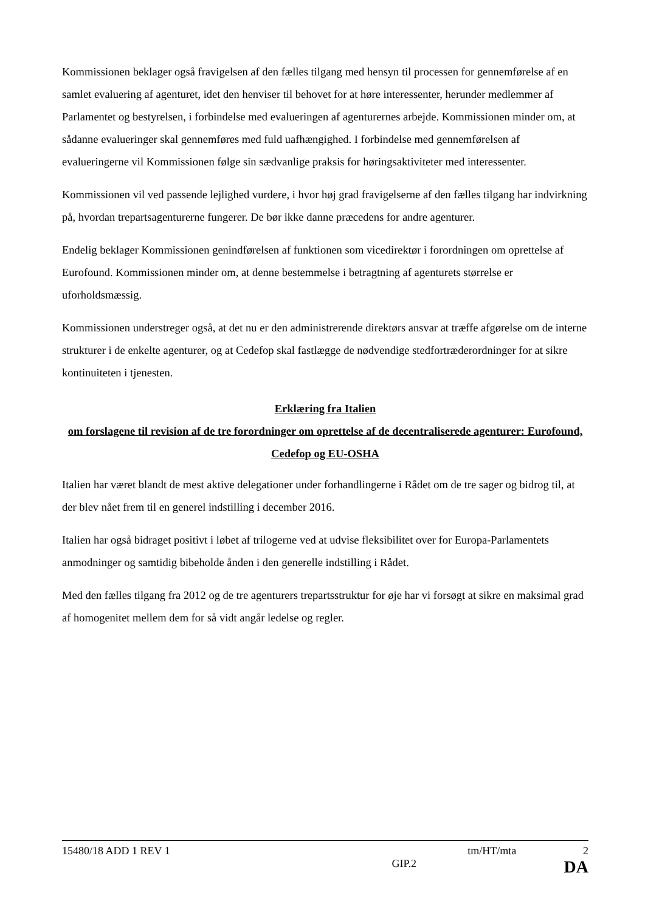Kommissionen beklager også fravigelsen af den fælles tilgang med hensyn til processen for gennemførelse af en samlet evaluering af agenturet, idet den henviser til behovet for at høre interessenter, herunder medlemmer af Parlamentet og bestyrelsen, i forbindelse med evalueringen af agenturernes arbejde. Kommissionen minder om, at sådanne evalueringer skal gennemføres med fuld uafhængighed. I forbindelse med gennemførelsen af evalueringerne vil Kommissionen følge sin sædvanlige praksis for høringsaktiviteter med interessenter.
Kommissionen vil ved passende lejlighed vurdere, i hvor høj grad fravigelserne af den fælles tilgang har indvirkning på, hvordan trepartsagenturerne fungerer. De bør ikke danne præcedens for andre agenturer.
Endelig beklager Kommissionen genindførelsen af funktionen som vicedirektør i forordningen om oprettelse af Eurofound. Kommissionen minder om, at denne bestemmelse i betragtning af agenturets størrelse er uforholdsmæssig.
Kommissionen understreger også, at det nu er den administrerende direktørs ansvar at træffe afgørelse om de interne strukturer i de enkelte agenturer, og at Cedefop skal fastlægge de nødvendige stedfortræderordninger for at sikre kontinuiteten i tjenesten.
Erklæring fra Italien
om forslagene til revision af de tre forordninger om oprettelse af de decentraliserede agenturer: Eurofound, Cedefop og EU-OSHA
Italien har været blandt de mest aktive delegationer under forhandlingerne i Rådet om de tre sager og bidrog til, at der blev nået frem til en generel indstilling i december 2016.
Italien har også bidraget positivt i løbet af trilogerne ved at udvise fleksibilitet over for Europa-Parlamentets anmodninger og samtidig bibeholde ånden i den generelle indstilling i Rådet.
Med den fælles tilgang fra 2012 og de tre agenturers trepartsstruktur for øje har vi forsøgt at sikre en maksimal grad af homogenitet mellem dem for så vidt angår ledelse og regler.
15480/18 ADD 1 REV 1 tm/HT/mta 2
GIP.2 DA